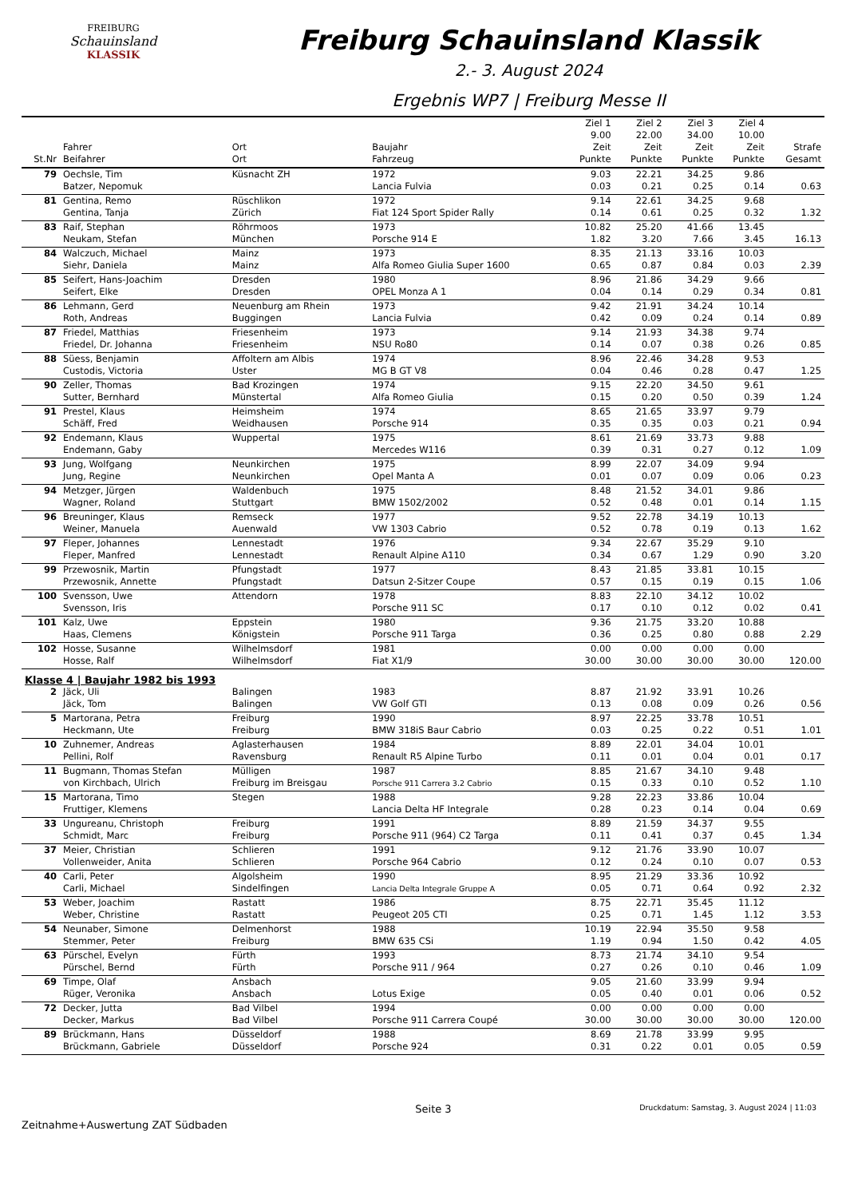FREIBURG
Schauinsland
KLASSIK
Freiburg Schauinsland Klassik
2.- 3. August 2024
Ergebnis WP7 | Freiburg Messe II
| | | | | Ziel 1 9.00 | Ziel 2 22.00 | Ziel 3 34.00 | Ziel 4 10.00 | |
| --- | --- | --- | --- | --- | --- | --- | --- | --- |
| St.Nr | Fahrer Beifahrer | Ort Ort | Baujahr Fahrzeug | Zeit Punkte | Zeit Punkte | Zeit Punkte | Zeit Punkte | Strafe Gesamt |
| 79 | Oechsle, Tim Batzer, Nepomuk | Küsnacht ZH | 1972 Lancia Fulvia | 9.03 0.03 | 22.21 0.21 | 34.25 0.25 | 9.86 0.14 | 0.63 |
| 81 | Gentina, Remo Gentina, Tanja | Rüschlikon Zürich | 1972 Fiat 124 Sport Spider Rally | 9.14 0.14 | 22.61 0.61 | 34.25 0.25 | 9.68 0.32 | 1.32 |
| 83 | Raif, Stephan Neukam, Stefan | Röhrmoos München | 1973 Porsche 914 E | 10.82 1.82 | 25.20 3.20 | 41.66 7.66 | 13.45 3.45 | 16.13 |
| 84 | Walczuch, Michael Siehr, Daniela | Mainz Mainz | 1973 Alfa Romeo Giulia Super 1600 | 8.35 0.65 | 21.13 0.87 | 33.16 0.84 | 10.03 0.03 | 2.39 |
| 85 | Seifert, Hans-Joachim Seifert, Elke | Dresden Dresden | 1980 OPEL Monza A 1 | 8.96 0.04 | 21.86 0.14 | 34.29 0.29 | 9.66 0.34 | 0.81 |
| 86 | Lehmann, Gerd Roth, Andreas | Neuenburg am Rhein Buggingen | 1973 Lancia Fulvia | 9.42 0.42 | 21.91 0.09 | 34.24 0.24 | 10.14 0.14 | 0.89 |
| 87 | Friedel, Matthias Friedel, Dr. Johanna | Friesenheim Friesenheim | 1973 NSU Ro80 | 9.14 0.14 | 21.93 0.07 | 34.38 0.38 | 9.74 0.26 | 0.85 |
| 88 | Süess, Benjamin Custodis, Victoria | Affoltern am Albis Uster | 1974 MG B GT V8 | 8.96 0.04 | 22.46 0.46 | 34.28 0.28 | 9.53 0.47 | 1.25 |
| 90 | Zeller, Thomas Sutter, Bernhard | Bad Krozingen Münstertal | 1974 Alfa Romeo Giulia | 9.15 0.15 | 22.20 0.20 | 34.50 0.50 | 9.61 0.39 | 1.24 |
| 91 | Prestel, Klaus Schäff, Fred | Heimsheim Weidhausen | 1974 Porsche 914 | 8.65 0.35 | 21.65 0.35 | 33.97 0.03 | 9.79 0.21 | 0.94 |
| 92 | Endemann, Klaus Endemann, Gaby | Wuppertal | 1975 Mercedes W116 | 8.61 0.39 | 21.69 0.31 | 33.73 0.27 | 9.88 0.12 | 1.09 |
| 93 | Jung, Wolfgang Jung, Regine | Neunkirchen Neunkirchen | 1975 Opel Manta A | 8.99 0.01 | 22.07 0.07 | 34.09 0.09 | 9.94 0.06 | 0.23 |
| 94 | Metzger, Jürgen Wagner, Roland | Waldenbuch Stuttgart | 1975 BMW 1502/2002 | 8.48 0.52 | 21.52 0.48 | 34.01 0.01 | 9.86 0.14 | 1.15 |
| 96 | Breuninger, Klaus Weiner, Manuela | Remseck Auenwald | 1977 VW 1303 Cabrio | 9.52 0.52 | 22.78 0.78 | 34.19 0.19 | 10.13 0.13 | 1.62 |
| 97 | Fleper, Johannes Fleper, Manfred | Lennestadt Lennestadt | 1976 Renault Alpine A110 | 9.34 0.34 | 22.67 0.67 | 35.29 1.29 | 9.10 0.90 | 3.20 |
| 99 | Przewosnik, Martin Przewosnik, Annette | Pfungstadt Pfungstadt | 1977 Datsun 2-Sitzer Coupe | 8.43 0.57 | 21.85 0.15 | 33.81 0.19 | 10.15 0.15 | 1.06 |
| 100 | Svensson, Uwe Svensson, Iris | Attendorn | 1978 Porsche 911 SC | 8.83 0.17 | 22.10 0.10 | 34.12 0.12 | 10.02 0.02 | 0.41 |
| 101 | Kalz, Uwe Haas, Clemens | Eppstein Königstein | 1980 Porsche 911 Targa | 9.36 0.36 | 21.75 0.25 | 33.20 0.80 | 10.88 0.88 | 2.29 |
| 102 | Hosse, Susanne Hosse, Ralf | Wilhelmsdorf Wilhelmsdorf | 1981 Fiat X1/9 | 0.00 30.00 | 0.00 30.00 | 0.00 30.00 | 0.00 30.00 | 120.00 |
| Klasse 4 / Baujahr 1982 bis 1993 | | | | | | | | |
| 2 | Jäck, Uli Jäck, Tom | Balingen Balingen | 1983 VW Golf GTI | 8.87 0.13 | 21.92 0.08 | 33.91 0.09 | 10.26 0.26 | 0.56 |
| 5 | Martorana, Petra Heckmann, Ute | Freiburg Freiburg | 1990 BMW 318iS Baur Cabrio | 8.97 0.03 | 22.25 0.25 | 33.78 0.22 | 10.51 0.51 | 1.01 |
| 10 | Zuhnemer, Andreas Pellini, Rolf | Aglasterhausen Ravensburg | 1984 Renault R5 Alpine Turbo | 8.89 0.11 | 22.01 0.01 | 34.04 0.04 | 10.01 0.01 | 0.17 |
| 11 | Bugmann, Thomas Stefan von Kirchbach, Ulrich | Mülligen Freiburg im Breisgau | 1987 Porsche 911 Carrera 3.2 Cabrio | 8.85 0.15 | 21.67 0.33 | 34.10 0.10 | 9.48 0.52 | 1.10 |
| 15 | Martorana, Timo Fruttiger, Klemens | Stegen | 1988 Lancia Delta HF Integrale | 9.28 0.28 | 22.23 0.23 | 33.86 0.14 | 10.04 0.04 | 0.69 |
| 33 | Ungureanu, Christoph Schmidt, Marc | Freiburg Freiburg | 1991 Porsche 911 (964) C2 Targa | 8.89 0.11 | 21.59 0.41 | 34.37 0.37 | 9.55 0.45 | 1.34 |
| 37 | Meier, Christian Vollenweider, Anita | Schlieren Schlieren | 1991 Porsche 964 Cabrio | 9.12 0.12 | 21.76 0.24 | 33.90 0.10 | 10.07 0.07 | 0.53 |
| 40 | Carli, Peter Carli, Michael | Algolsheim Sindelfingen | 1990 Lancia Delta Integrale Gruppe A | 8.95 0.05 | 21.29 0.71 | 33.36 0.64 | 10.92 0.92 | 2.32 |
| 53 | Weber, Joachim Weber, Christine | Rastatt Rastatt | 1986 Peugeot 205 CTI | 8.75 0.25 | 22.71 0.71 | 35.45 1.45 | 11.12 1.12 | 3.53 |
| 54 | Neunaber, Simone Stemmer, Peter | Delmenhorst Freiburg | 1988 BMW 635 CSi | 10.19 1.19 | 22.94 0.94 | 35.50 1.50 | 9.58 0.42 | 4.05 |
| 63 | Pürschel, Evelyn Pürschel, Bernd | Fürth Fürth | 1993 Porsche 911 / 964 | 8.73 0.27 | 21.74 0.26 | 34.10 0.10 | 9.54 0.46 | 1.09 |
| 69 | Timpe, Olaf Rüger, Veronika | Ansbach Ansbach | Lotus Exige | 9.05 0.05 | 21.60 0.40 | 33.99 0.01 | 9.94 0.06 | 0.52 |
| 72 | Decker, Jutta Decker, Markus | Bad Vilbel Bad Vilbel | 1994 Porsche 911 Carrera Coupé | 0.00 30.00 | 0.00 30.00 | 0.00 30.00 | 0.00 30.00 | 120.00 |
| 89 | Brückmann, Hans Brückmann, Gabriele | Düsseldorf Düsseldorf | 1988 Porsche 924 | 8.69 0.31 | 21.78 0.22 | 33.99 0.01 | 9.95 0.05 | 0.59 |
Zeitnahme+Auswertung ZAT Südbaden
Seite 3
Druckdatum: Samstag, 3. August 2024 | 11:03